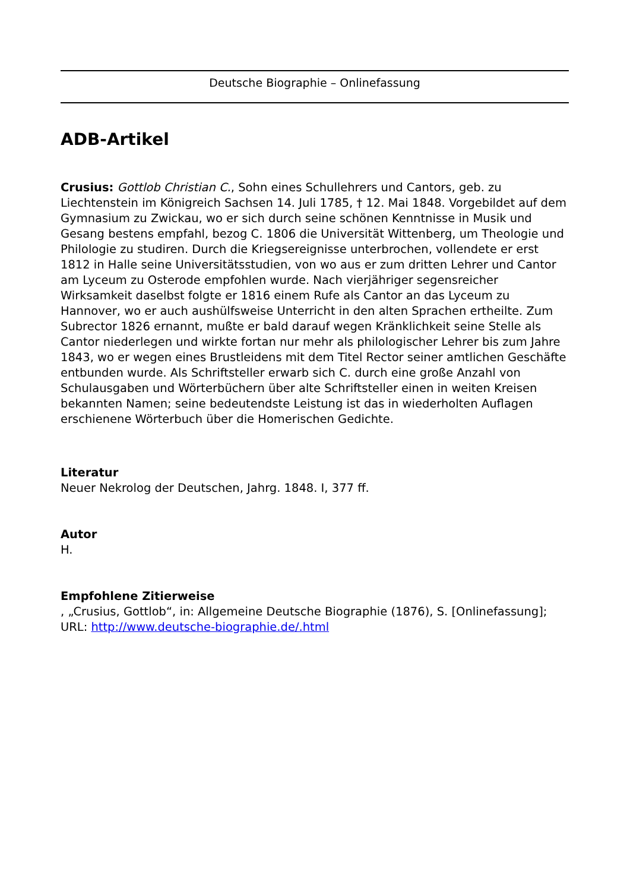Deutsche Biographie – Onlinefassung
ADB-Artikel
Crusius: Gottlob Christian C., Sohn eines Schullehrers und Cantors, geb. zu Liechtenstein im Königreich Sachsen 14. Juli 1785, † 12. Mai 1848. Vorgebildet auf dem Gymnasium zu Zwickau, wo er sich durch seine schönen Kenntnisse in Musik und Gesang bestens empfahl, bezog C. 1806 die Universität Wittenberg, um Theologie und Philologie zu studiren. Durch die Kriegsereignisse unterbrochen, vollendete er erst 1812 in Halle seine Universitätsstudien, von wo aus er zum dritten Lehrer und Cantor am Lyceum zu Osterode empfohlen wurde. Nach vierjähriger segensreicher Wirksamkeit daselbst folgte er 1816 einem Rufe als Cantor an das Lyceum zu Hannover, wo er auch aushülfsweise Unterricht in den alten Sprachen ertheilte. Zum Subrector 1826 ernannt, mußte er bald darauf wegen Kränklichkeit seine Stelle als Cantor niederlegen und wirkte fortan nur mehr als philologischer Lehrer bis zum Jahre 1843, wo er wegen eines Brustleidens mit dem Titel Rector seiner amtlichen Geschäfte entbunden wurde. Als Schriftsteller erwarb sich C. durch eine große Anzahl von Schulausgaben und Wörterbüchern über alte Schriftsteller einen in weiten Kreisen bekannten Namen; seine bedeutendste Leistung ist das in wiederholten Auflagen erschienene Wörterbuch über die Homerischen Gedichte.
Literatur
Neuer Nekrolog der Deutschen, Jahrg. 1848. I, 377 ff.
Autor
H.
Empfohlene Zitierweise
, „Crusius, Gottlob“, in: Allgemeine Deutsche Biographie (1876), S. [Onlinefassung]; URL: http://www.deutsche-biographie.de/.html